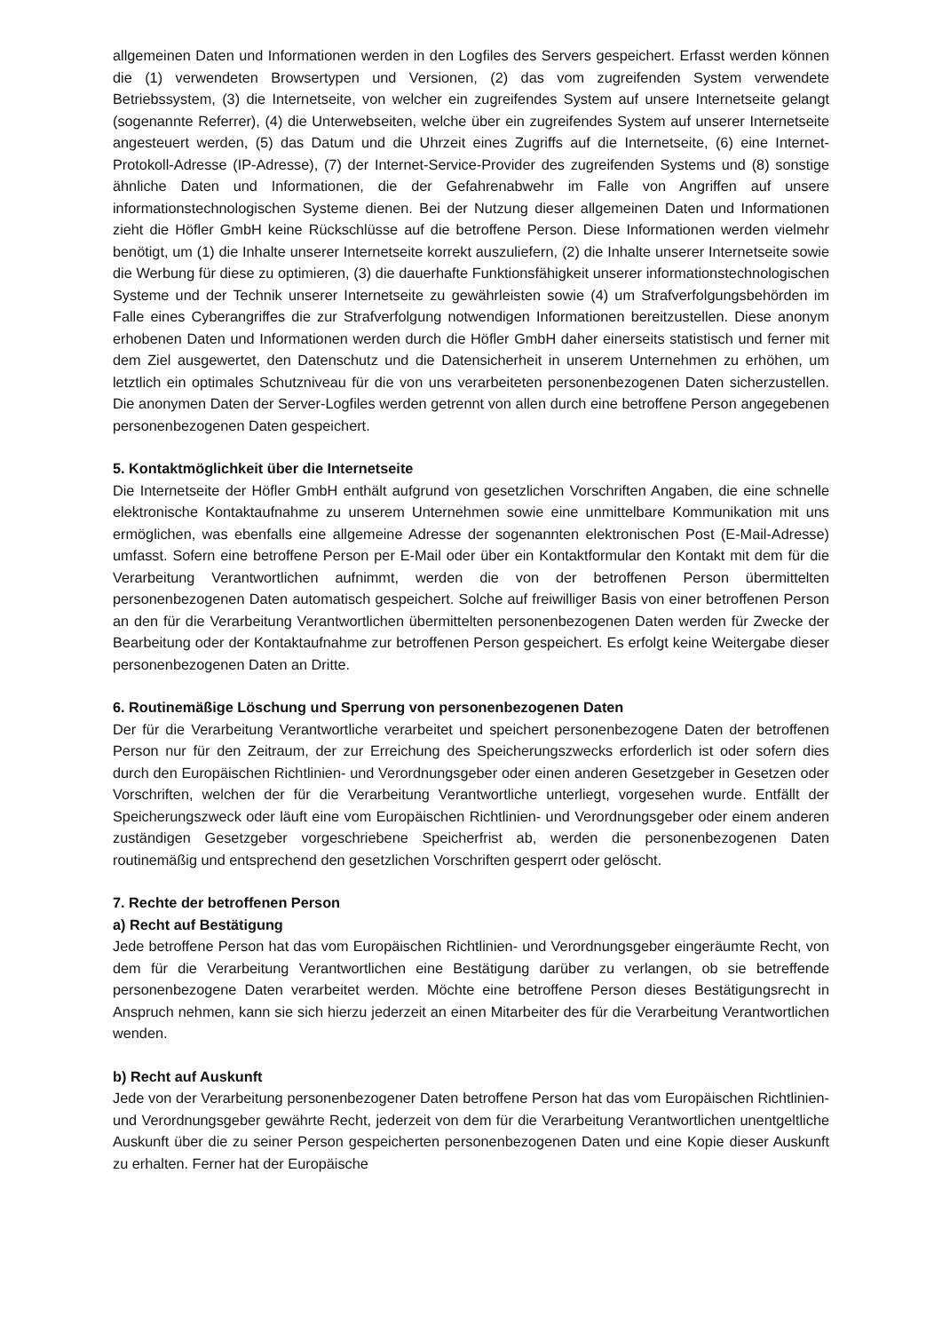allgemeinen Daten und Informationen werden in den Logfiles des Servers gespeichert. Erfasst werden können die (1) verwendeten Browsertypen und Versionen, (2) das vom zugreifenden System verwendete Betriebssystem, (3) die Internetseite, von welcher ein zugreifendes System auf unsere Internetseite gelangt (sogenannte Referrer), (4) die Unterwebseiten, welche über ein zugreifendes System auf unserer Internetseite angesteuert werden, (5) das Datum und die Uhrzeit eines Zugriffs auf die Internetseite, (6) eine Internet-Protokoll-Adresse (IP-Adresse), (7) der Internet-Service-Provider des zugreifenden Systems und (8) sonstige ähnliche Daten und Informationen, die der Gefahrenabwehr im Falle von Angriffen auf unsere informationstechnologischen Systeme dienen. Bei der Nutzung dieser allgemeinen Daten und Informationen zieht die Höfler GmbH keine Rückschlüsse auf die betroffene Person. Diese Informationen werden vielmehr benötigt, um (1) die Inhalte unserer Internetseite korrekt auszuliefern, (2) die Inhalte unserer Internetseite sowie die Werbung für diese zu optimieren, (3) die dauerhafte Funktionsfähigkeit unserer informationstechnologischen Systeme und der Technik unserer Internetseite zu gewährleisten sowie (4) um Strafverfolgungsbehörden im Falle eines Cyberangriffes die zur Strafverfolgung notwendigen Informationen bereitzustellen. Diese anonym erhobenen Daten und Informationen werden durch die Höfler GmbH daher einerseits statistisch und ferner mit dem Ziel ausgewertet, den Datenschutz und die Datensicherheit in unserem Unternehmen zu erhöhen, um letztlich ein optimales Schutzniveau für die von uns verarbeiteten personenbezogenen Daten sicherzustellen. Die anonymen Daten der Server-Logfiles werden getrennt von allen durch eine betroffene Person angegebenen personenbezogenen Daten gespeichert.
5. Kontaktmöglichkeit über die Internetseite
Die Internetseite der Höfler GmbH enthält aufgrund von gesetzlichen Vorschriften Angaben, die eine schnelle elektronische Kontaktaufnahme zu unserem Unternehmen sowie eine unmittelbare Kommunikation mit uns ermöglichen, was ebenfalls eine allgemeine Adresse der sogenannten elektronischen Post (E-Mail-Adresse) umfasst. Sofern eine betroffene Person per E-Mail oder über ein Kontaktformular den Kontakt mit dem für die Verarbeitung Verantwortlichen aufnimmt, werden die von der betroffenen Person übermittelten personenbezogenen Daten automatisch gespeichert. Solche auf freiwilliger Basis von einer betroffenen Person an den für die Verarbeitung Verantwortlichen übermittelten personenbezogenen Daten werden für Zwecke der Bearbeitung oder der Kontaktaufnahme zur betroffenen Person gespeichert. Es erfolgt keine Weitergabe dieser personenbezogenen Daten an Dritte.
6. Routinemäßige Löschung und Sperrung von personenbezogenen Daten
Der für die Verarbeitung Verantwortliche verarbeitet und speichert personenbezogene Daten der betroffenen Person nur für den Zeitraum, der zur Erreichung des Speicherungszwecks erforderlich ist oder sofern dies durch den Europäischen Richtlinien- und Verordnungsgeber oder einen anderen Gesetzgeber in Gesetzen oder Vorschriften, welchen der für die Verarbeitung Verantwortliche unterliegt, vorgesehen wurde. Entfällt der Speicherungszweck oder läuft eine vom Europäischen Richtlinien- und Verordnungsgeber oder einem anderen zuständigen Gesetzgeber vorgeschriebene Speicherfrist ab, werden die personenbezogenen Daten routinemäßig und entsprechend den gesetzlichen Vorschriften gesperrt oder gelöscht.
7. Rechte der betroffenen Person
a) Recht auf Bestätigung
Jede betroffene Person hat das vom Europäischen Richtlinien- und Verordnungsgeber eingeräumte Recht, von dem für die Verarbeitung Verantwortlichen eine Bestätigung darüber zu verlangen, ob sie betreffende personenbezogene Daten verarbeitet werden. Möchte eine betroffene Person dieses Bestätigungsrecht in Anspruch nehmen, kann sie sich hierzu jederzeit an einen Mitarbeiter des für die Verarbeitung Verantwortlichen wenden.
b) Recht auf Auskunft
Jede von der Verarbeitung personenbezogener Daten betroffene Person hat das vom Europäischen Richtlinien- und Verordnungsgeber gewährte Recht, jederzeit von dem für die Verarbeitung Verantwortlichen unentgeltliche Auskunft über die zu seiner Person gespeicherten personenbezogenen Daten und eine Kopie dieser Auskunft zu erhalten. Ferner hat der Europäische